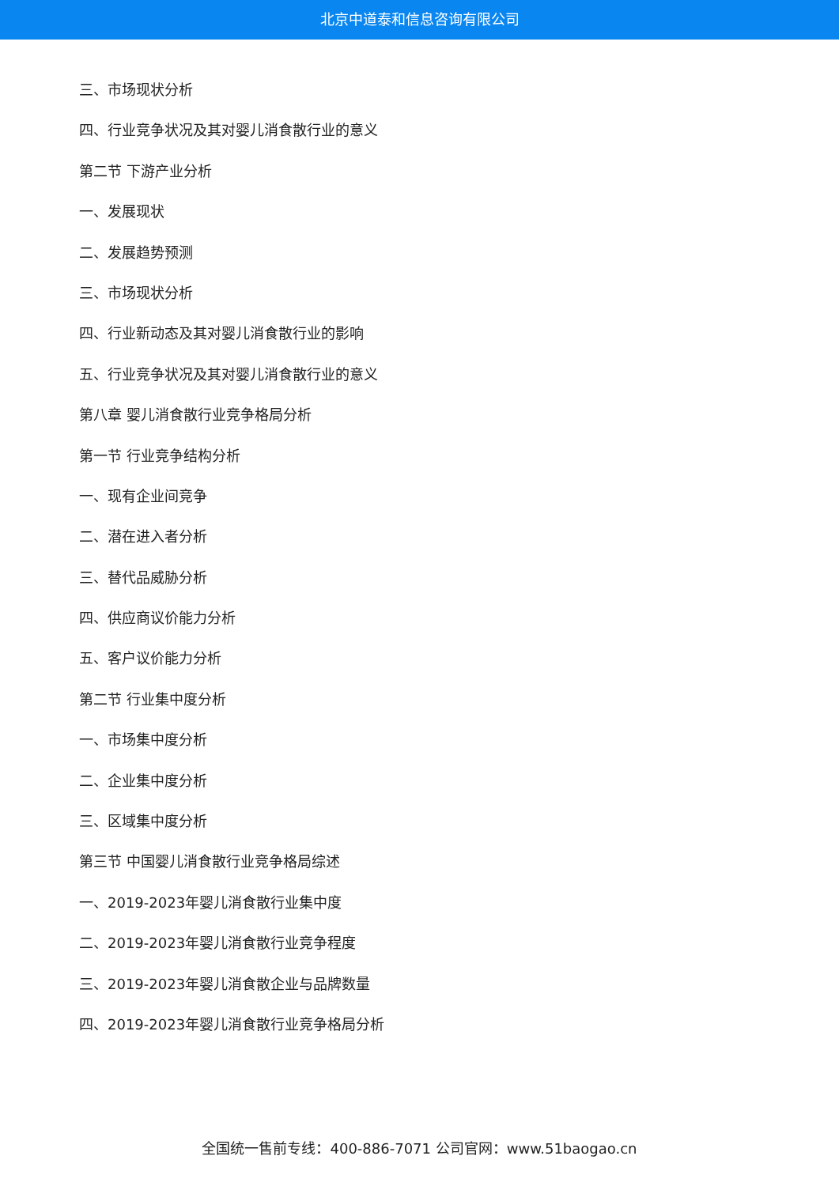北京中道泰和信息咨询有限公司
三、市场现状分析
四、行业竞争状况及其对婴儿消食散行业的意义
第二节 下游产业分析
一、发展现状
二、发展趋势预测
三、市场现状分析
四、行业新动态及其对婴儿消食散行业的影响
五、行业竞争状况及其对婴儿消食散行业的意义
第八章 婴儿消食散行业竞争格局分析
第一节 行业竞争结构分析
一、现有企业间竞争
二、潜在进入者分析
三、替代品威胁分析
四、供应商议价能力分析
五、客户议价能力分析
第二节 行业集中度分析
一、市场集中度分析
二、企业集中度分析
三、区域集中度分析
第三节 中国婴儿消食散行业竞争格局综述
一、2019-2023年婴儿消食散行业集中度
二、2019-2023年婴儿消食散行业竞争程度
三、2019-2023年婴儿消食散企业与品牌数量
四、2019-2023年婴儿消食散行业竞争格局分析
全国统一售前专线：400-886-7071 公司官网：www.51baogao.cn